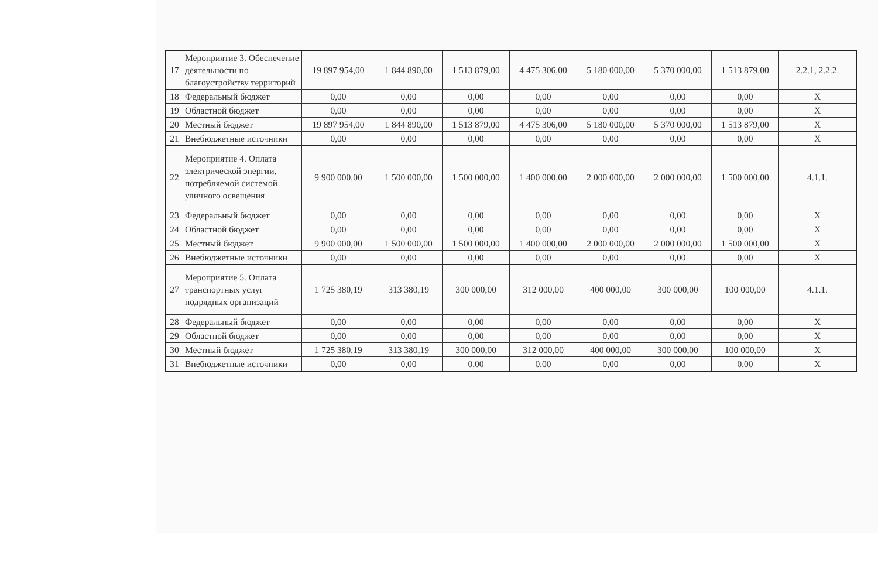| 17 | Мероприятие 3. Обеспечение деятельности по благоустройству территорий | 19 897 954,00 | 1 844 890,00 | 1 513 879,00 | 4 475 306,00 | 5 180 000,00 | 5 370 000,00 | 1 513 879,00 | 2.2.1, 2.2.2. |
| 18 | Федеральный бюджет | 0,00 | 0,00 | 0,00 | 0,00 | 0,00 | 0,00 | 0,00 | X |
| 19 | Областной бюджет | 0,00 | 0,00 | 0,00 | 0,00 | 0,00 | 0,00 | 0,00 | X |
| 20 | Местный бюджет | 19 897 954,00 | 1 844 890,00 | 1 513 879,00 | 4 475 306,00 | 5 180 000,00 | 5 370 000,00 | 1 513 879,00 | X |
| 21 | Внебюджетные источники | 0,00 | 0,00 | 0,00 | 0,00 | 0,00 | 0,00 | 0,00 | X |
| 22 | Мероприятие 4. Оплата электрической энергии, потребляемой системой уличного освещения | 9 900 000,00 | 1 500 000,00 | 1 500 000,00 | 1 400 000,00 | 2 000 000,00 | 2 000 000,00 | 1 500 000,00 | 4.1.1. |
| 23 | Федеральный бюджет | 0,00 | 0,00 | 0,00 | 0,00 | 0,00 | 0,00 | 0,00 | X |
| 24 | Областной бюджет | 0,00 | 0,00 | 0,00 | 0,00 | 0,00 | 0,00 | 0,00 | X |
| 25 | Местный бюджет | 9 900 000,00 | 1 500 000,00 | 1 500 000,00 | 1 400 000,00 | 2 000 000,00 | 2 000 000,00 | 1 500 000,00 | X |
| 26 | Внебюджетные источники | 0,00 | 0,00 | 0,00 | 0,00 | 0,00 | 0,00 | 0,00 | X |
| 27 | Мероприятие 5. Оплата транспортных услуг подрядных организаций | 1 725 380,19 | 313 380,19 | 300 000,00 | 312 000,00 | 400 000,00 | 300 000,00 | 100 000,00 | 4.1.1. |
| 28 | Федеральный бюджет | 0,00 | 0,00 | 0,00 | 0,00 | 0,00 | 0,00 | 0,00 | X |
| 29 | Областной бюджет | 0,00 | 0,00 | 0,00 | 0,00 | 0,00 | 0,00 | 0,00 | X |
| 30 | Местный бюджет | 1 725 380,19 | 313 380,19 | 300 000,00 | 312 000,00 | 400 000,00 | 300 000,00 | 100 000,00 | X |
| 31 | Внебюджетные источники | 0,00 | 0,00 | 0,00 | 0,00 | 0,00 | 0,00 | 0,00 | X |